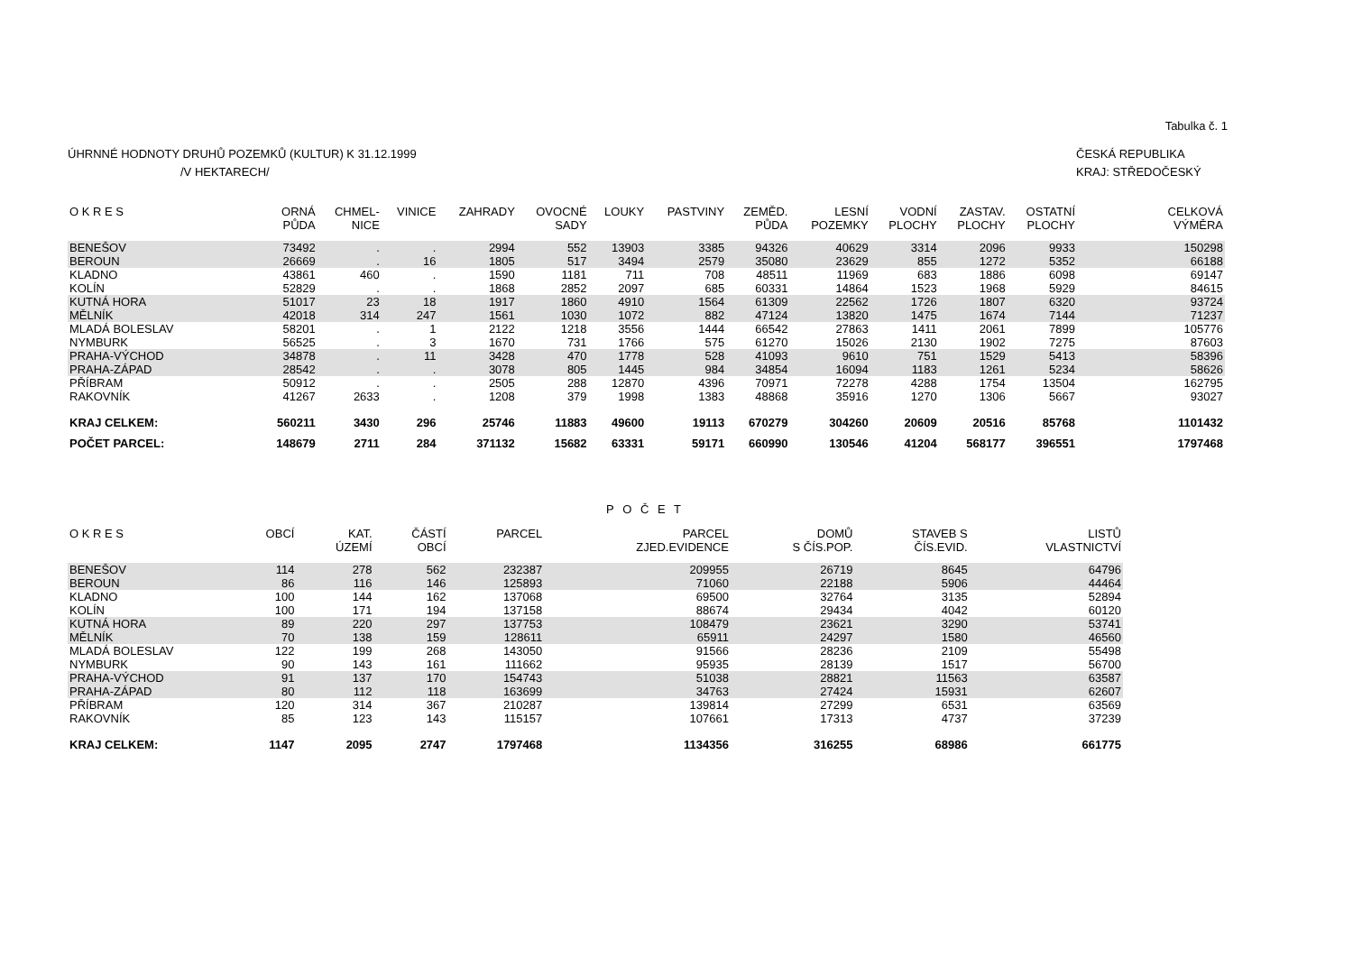Tabulka č. 1
ÚHRNNÉ HODNOTY DRUHŮ POZEMKŮ (KULTUR) K 31.12.1999
/V HEKTARECH/
ČESKÁ REPUBLIKA
KRAJ: STŘEDOČESKÝ
| O K R E S | ORNÁ PŮDA | CHMEL- NICE | VINICE | ZAHRADY | OVOCNÉ SADY | LOUKY | PASTVINY | ZEMĚD. PŮDA | LESNÍ POZEMKY | VODNÍ PLOCHY | ZASTAV. PLOCHY | OSTATNÍ PLOCHY | CELKOVÁ VÝMĚRA |
| --- | --- | --- | --- | --- | --- | --- | --- | --- | --- | --- | --- | --- | --- |
| BENEŠOV | 73492 | . | . | 2994 | 552 | 13903 | 3385 | 94326 | 40629 | 3314 | 2096 | 9933 | 150298 |
| BEROUN | 26669 | . | 16 | 1805 | 517 | 3494 | 2579 | 35080 | 23629 | 855 | 1272 | 5352 | 66188 |
| KLADNO | 43861 | 460 | . | 1590 | 1181 | 711 | 708 | 48511 | 11969 | 683 | 1886 | 6098 | 69147 |
| KOLÍN | 52829 | . | . | 1868 | 2852 | 2097 | 685 | 60331 | 14864 | 1523 | 1968 | 5929 | 84615 |
| KUTNÁ HORA | 51017 | 23 | 18 | 1917 | 1860 | 4910 | 1564 | 61309 | 22562 | 1726 | 1807 | 6320 | 93724 |
| MĚLNÍK | 42018 | 314 | 247 | 1561 | 1030 | 1072 | 882 | 47124 | 13820 | 1475 | 1674 | 7144 | 71237 |
| MLADÁ BOLESLAV | 58201 | . | 1 | 2122 | 1218 | 3556 | 1444 | 66542 | 27863 | 1411 | 2061 | 7899 | 105776 |
| NYMBURK | 56525 | . | 3 | 1670 | 731 | 1766 | 575 | 61270 | 15026 | 2130 | 1902 | 7275 | 87603 |
| PRAHA-VÝCHOD | 34878 | . | 11 | 3428 | 470 | 1778 | 528 | 41093 | 9610 | 751 | 1529 | 5413 | 58396 |
| PRAHA-ZÁPAD | 28542 | . | . | 3078 | 805 | 1445 | 984 | 34854 | 16094 | 1183 | 1261 | 5234 | 58626 |
| PŘÍBRAM | 50912 | . | . | 2505 | 288 | 12870 | 4396 | 70971 | 72278 | 4288 | 1754 | 13504 | 162795 |
| RAKOVNÍK | 41267 | 2633 | . | 1208 | 379 | 1998 | 1383 | 48868 | 35916 | 1270 | 1306 | 5667 | 93027 |
| KRAJ CELKEM: | 560211 | 3430 | 296 | 25746 | 11883 | 49600 | 19113 | 670279 | 304260 | 20609 | 20516 | 85768 | 1101432 |
| POČET PARCEL: | 148679 | 2711 | 284 | 371132 | 15682 | 63331 | 59171 | 660990 | 130546 | 41204 | 568177 | 396551 | 1797468 |
P O Č E T
| O K R E S | OBCÍ | KAT. ÚZEMÍ | ČÁSTÍ OBCÍ | PARCEL | PARCEL ZJED.EVIDENCE | DOMŮ S ČÍS.POP. | STAVEB S ČÍS.EVID. | LISTŮ VLASTNICTVÍ |
| --- | --- | --- | --- | --- | --- | --- | --- | --- |
| BENEŠOV | 114 | 278 | 562 | 232387 | 209955 | 26719 | 8645 | 64796 |
| BEROUN | 86 | 116 | 146 | 125893 | 71060 | 22188 | 5906 | 44464 |
| KLADNO | 100 | 144 | 162 | 137068 | 69500 | 32764 | 3135 | 52894 |
| KOLÍN | 100 | 171 | 194 | 137158 | 88674 | 29434 | 4042 | 60120 |
| KUTNÁ HORA | 89 | 220 | 297 | 137753 | 108479 | 23621 | 3290 | 53741 |
| MĚLNÍK | 70 | 138 | 159 | 128611 | 65911 | 24297 | 1580 | 46560 |
| MLADÁ BOLESLAV | 122 | 199 | 268 | 143050 | 91566 | 28236 | 2109 | 55498 |
| NYMBURK | 90 | 143 | 161 | 111662 | 95935 | 28139 | 1517 | 56700 |
| PRAHA-VÝCHOD | 91 | 137 | 170 | 154743 | 51038 | 28821 | 11563 | 63587 |
| PRAHA-ZÁPAD | 80 | 112 | 118 | 163699 | 34763 | 27424 | 15931 | 62607 |
| PŘÍBRAM | 120 | 314 | 367 | 210287 | 139814 | 27299 | 6531 | 63569 |
| RAKOVNÍK | 85 | 123 | 143 | 115157 | 107661 | 17313 | 4737 | 37239 |
| KRAJ CELKEM: | 1147 | 2095 | 2747 | 1797468 | 1134356 | 316255 | 68986 | 661775 |